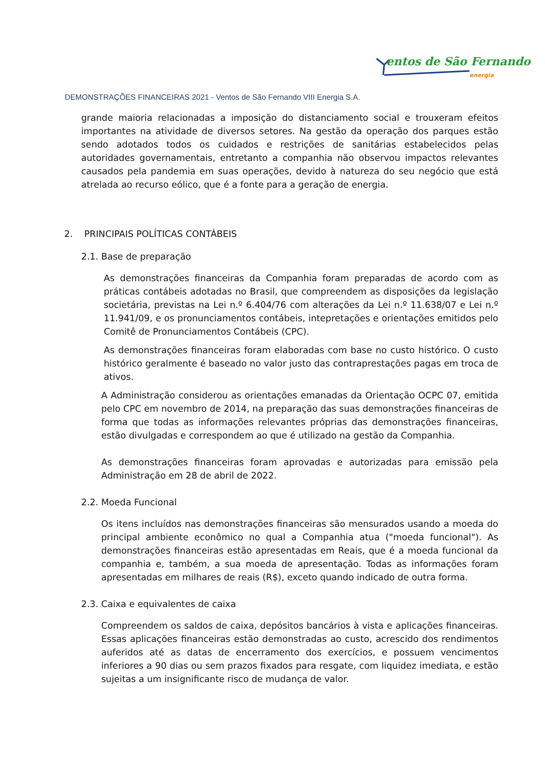entos de São Fernando
energia
DEMONSTRAÇÕES FINANCEIRAS 2021 - Ventos de São Fernando VIII Energia S.A.
grande maioria relacionadas a imposição do distanciamento social e trouxeram efeitos importantes na atividade de diversos setores. Na gestão da operação dos parques estão sendo adotados todos os cuidados e restrições de sanitárias estabelecidos pelas autoridades governamentais, entretanto a companhia não observou impactos relevantes causados pela pandemia em suas operações, devido à natureza do seu negócio que está atrelada ao recurso eólico, que é a fonte para a geração de energia.
2. PRINCIPAIS POLÍTICAS CONTÁBEIS
2.1. Base de preparação
As demonstrações financeiras da Companhia foram preparadas de acordo com as práticas contábeis adotadas no Brasil, que compreendem as disposições da legislação societária, previstas na Lei n.º 6.404/76 com alterações da Lei n.º 11.638/07 e Lei n.º 11.941/09, e os pronunciamentos contábeis, intepretações e orientações emitidos pelo Comitê de Pronunciamentos Contábeis (CPC).
As demonstrações financeiras foram elaboradas com base no custo histórico. O custo histórico geralmente é baseado no valor justo das contraprestações pagas em troca de ativos.
A Administração considerou as orientações emanadas da Orientação OCPC 07, emitida pelo CPC em novembro de 2014, na preparação das suas demonstrações financeiras de forma que todas as informações relevantes próprias das demonstrações financeiras, estão divulgadas e correspondem ao que é utilizado na gestão da Companhia.
As demonstrações financeiras foram aprovadas e autorizadas para emissão pela Administração em 28 de abril de 2022.
2.2. Moeda Funcional
Os itens incluídos nas demonstrações financeiras são mensurados usando a moeda do principal ambiente econômico no qual a Companhia atua ("moeda funcional"). As demonstrações financeiras estão apresentadas em Reais, que é a moeda funcional da companhia e, também, a sua moeda de apresentação. Todas as informações foram apresentadas em milhares de reais (R$), exceto quando indicado de outra forma.
2.3. Caixa e equivalentes de caixa
Compreendem os saldos de caixa, depósitos bancários à vista e aplicações financeiras. Essas aplicações financeiras estão demonstradas ao custo, acrescido dos rendimentos auferidos até as datas de encerramento dos exercícios, e possuem vencimentos inferiores a 90 dias ou sem prazos fixados para resgate, com liquidez imediata, e estão sujeitas a um insignificante risco de mudança de valor.